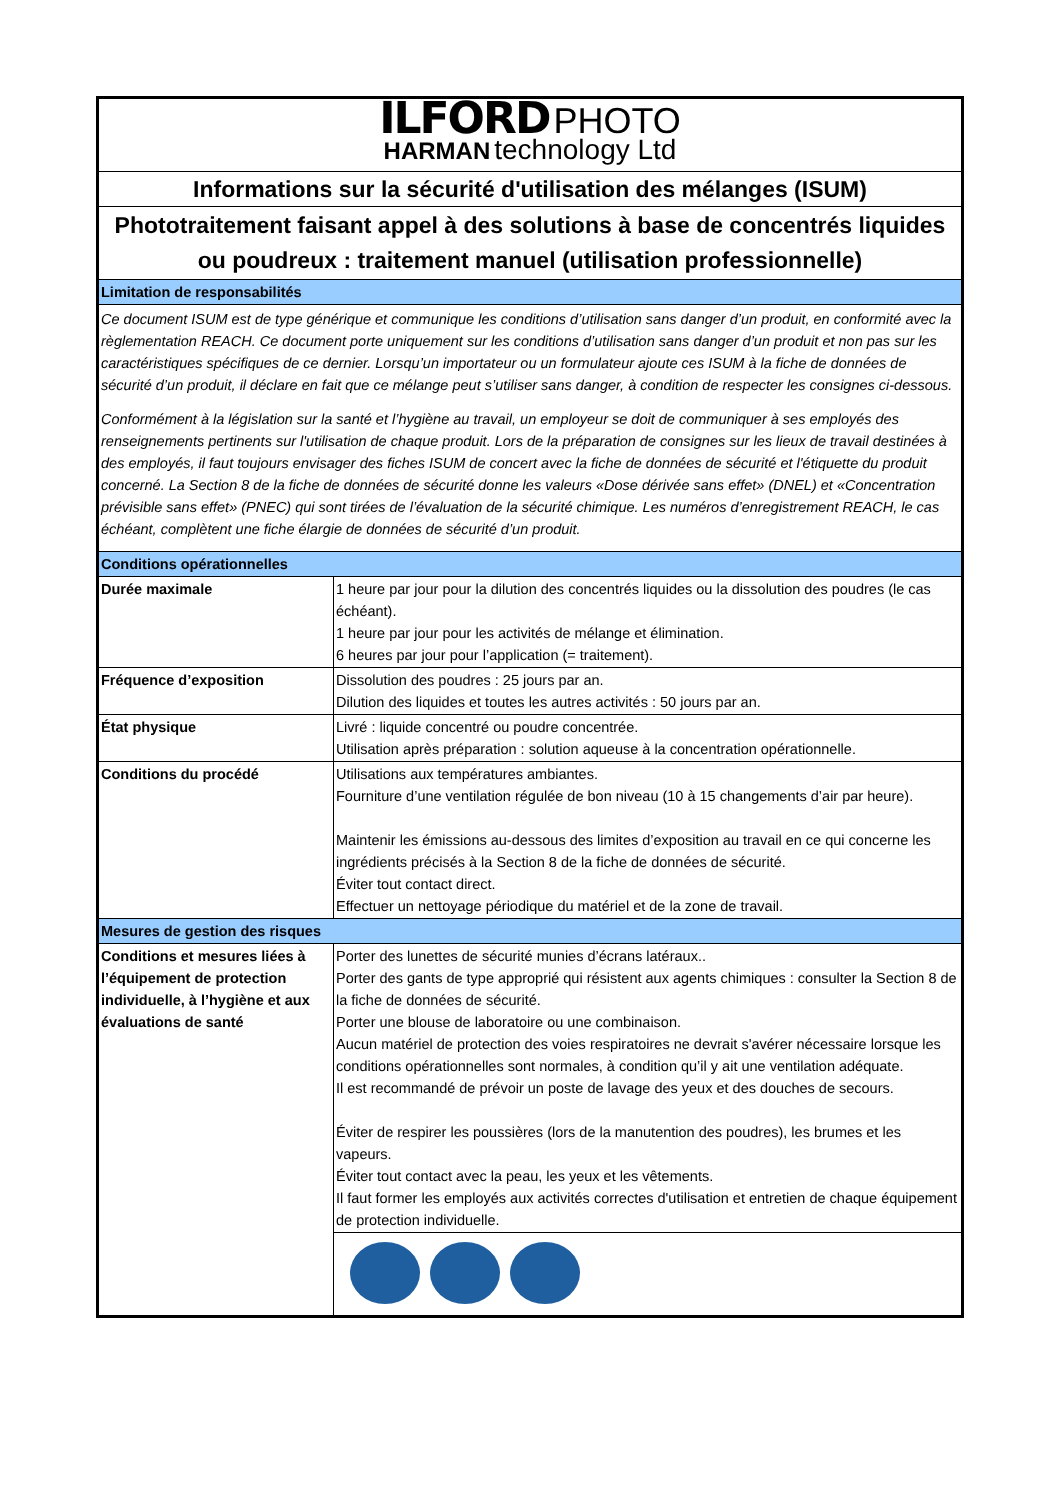| ILFORD PHOTO HARMAN technology Ltd | |
| Informations sur la sécurité d'utilisation des mélanges (ISUM) | |
| Phototraitement faisant appel à des solutions à base de concentrés liquides ou poudreux : traitement manuel (utilisation professionnelle) | |
| Limitation de responsabilités | |
| Ce document ISUM est de type générique et communique les conditions d’utilisation sans danger d’un produit, en conformité avec la règlementation REACH. Ce document porte uniquement sur les conditions d’utilisation sans danger d’un produit et non pas sur les caractéristiques spécifiques de ce dernier. Lorsqu’un importateur ou un formulateur ajoute ces ISUM à la fiche de données de sécurité d’un produit, il déclare en fait que ce mélange peut s’utiliser sans danger, à condition de respecter les consignes ci-dessous. Conformément à la législation sur la santé et l’hygiène au travail, un employeur se doit de communiquer à ses employés des renseignements pertinents sur l'utilisation de chaque produit. Lors de la préparation de consignes sur les lieux de travail destinées à des employés, il faut toujours envisager des fiches ISUM de concert avec la fiche de données de sécurité et l'étiquette du produit concerné. La Section 8 de la fiche de données de sécurité donne les valeurs «Dose dérivée sans effet» (DNEL) et «Concentration prévisible sans effet» (PNEC) qui sont tirées de l’évaluation de la sécurité chimique. Les numéros d’enregistrement REACH, le cas échéant, complètent une fiche élargie de données de sécurité d’un produit. | |
| Conditions opérationnelles | |
| Durée maximale | 1 heure par jour pour la dilution des concentrés liquides ou la dissolution des poudres (le cas échéant). 1 heure par jour pour les activités de mélange et élimination. 6 heures par jour pour l’application (= traitement). |
| Fréquence d’exposition | Dissolution des poudres : 25 jours par an. Dilution des liquides et toutes les autres activités : 50 jours par an. |
| État physique | Livré : liquide concentré ou poudre concentrée. Utilisation après préparation : solution aqueuse à la concentration opérationnelle. |
| Conditions du procédé | Utilisations aux températures ambiantes. Fourniture d’une ventilation régulée de bon niveau (10 à 15 changements d’air par heure). Maintenir les émissions au-dessous des limites d’exposition au travail en ce qui concerne les ingrédients précisés à la Section 8 de la fiche de données de sécurité. Éviter tout contact direct. Effectuer un nettoyage périodique du matériel et de la zone de travail. |
| Mesures de gestion des risques | |
| Conditions et mesures liées à l’équipement de protection individuelle, à l’hygiène et aux évaluations de santé | Porter des lunettes de sécurité munies d’écrans latéraux.. Porter des gants de type approprié qui résistent aux agents chimiques : consulter la Section 8 de la fiche de données de sécurité. Porter une blouse de laboratoire ou une combinaison. Aucun matériel de protection des voies respiratoires ne devrait s'avérer nécessaire lorsque les conditions opérationnelles sont normales, à condition qu’il y ait une ventilation adéquate. Il est recommandé de prévoir un poste de lavage des yeux et des douches de secours. Éviter de respirer les poussières (lors de la manutention des poudres), les brumes et les vapeurs. Éviter tout contact avec la peau, les yeux et les vêtements. Il faut former les employés aux activités correctes d'utilisation et entretien de chaque équipement de protection individuelle. |